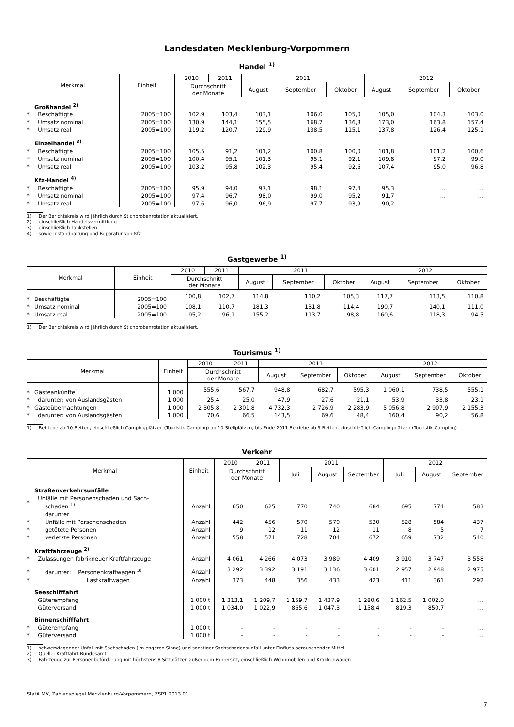Landesdaten Mecklenburg-Vorpommern
Handel <sup>1)</sup>
| Merkmal | | Einheit | 2010 | 2011 | 2011 | | | 2012 | | |
| --- | --- | --- | --- | --- | --- | --- | --- | --- | --- | --- |
| | | | Durchschnitt der Monate | | August | September | Oktober | August | September | Oktober |
| | Großhandel <sup>2)</sup> | | | | | | | | | |
| * | Beschäftigte | 2005=100 | 102,9 | 103,4 | 103,1 | 106,0 | 105,0 | 105,0 | 104,3 | 103,0 |
| * | Umsatz nominal | 2005=100 | 130,9 | 144,1 | 155,5 | 168,7 | 136,8 | 173,0 | 163,8 | 157,4 |
| * | Umsatz real | 2005=100 | 119,2 | 120,7 | 129,9 | 138,5 | 115,1 | 137,8 | 126,4 | 125,1 |
| | Einzelhandel <sup>3)</sup> | | | | | | | | | |
| * | Beschäftigte | 2005=100 | 105,5 | 91,2 | 101,2 | 100,8 | 100,0 | 101,8 | 101,2 | 100,6 |
| * | Umsatz nominal | 2005=100 | 100,4 | 95,1 | 101,3 | 95,1 | 92,1 | 109,8 | 97,2 | 99,0 |
| * | Umsatz real | 2005=100 | 103,2 | 95,8 | 102,3 | 95,4 | 92,6 | 107,4 | 95,0 | 96,8 |
| | Kfz-Handel <sup>4)</sup> | | | | | | | | | |
| * | Beschäftigte | 2005=100 | 95,9 | 94,0 | 97,1 | 98,1 | 97,4 | 95,3 | … | … |
| * | Umsatz nominal | 2005=100 | 97,4 | 96,7 | 98,0 | 99,0 | 95,2 | 91,7 | … | … |
| * | Umsatz real | 2005=100 | 97,6 | 96,0 | 96,9 | 97,7 | 93,9 | 90,2 | … | … |
1) Der Berichtskreis wird jährlich durch Stichprobenrotation aktualisiert.
2) einschließlich Handelsvermittlung
3) einschließlich Tankstellen
4) sowie Instandhaltung und Reparatur von Kfz
Gastgewerbe <sup>1)</sup>
| Merkmal | | Einheit | 2010 | 2011 | 2011 | | | 2012 | | |
| --- | --- | --- | --- | --- | --- | --- | --- | --- | --- | --- |
| | | | Durchschnitt der Monate | | August | September | Oktober | August | September | Oktober |
| * | Beschäftigte | 2005=100 | 100,8 | 102,7 | 114,8 | 110,2 | 105,3 | 117,7 | 113,5 | 110,8 |
| * | Umsatz nominal | 2005=100 | 108,1 | 110,7 | 181,3 | 131,8 | 114,4 | 190,7 | 140,1 | 111,0 |
| * | Umsatz real | 2005=100 | 95,2 | 96,1 | 155,2 | 113,7 | 98,8 | 160,6 | 118,3 | 94,5 |
1) Der Berichtskreis wird jährlich durch Stichprobenrotation aktualisiert.
Tourismus <sup>1)</sup>
| Merkmal | | Einheit | 2010 | 2011 | 2011 | | | 2012 | | |
| --- | --- | --- | --- | --- | --- | --- | --- | --- | --- | --- |
| | | | Durchschnitt der Monate | | August | September | Oktober | August | September | Oktober |
| * | Gästeankünfte | 1 000 | 555,6 | 567,7 | 948,8 | 682,7 | 595,3 | 1 060,1 | 738,5 | 555,1 |
| * | darunter: von Auslandsgästen | 1 000 | 25,4 | 25,0 | 47,9 | 27,6 | 21,1 | 53,9 | 33,8 | 23,1 |
| * | Gästeübernachtungen | 1 000 | 2 305,8 | 2 301,8 | 4 732,3 | 2 726,9 | 2 283,9 | 5 056,8 | 2 907,9 | 2 155,3 |
| * | darunter: von Auslandsgästen | 1 000 | 70,6 | 66,5 | 143,5 | 69,6 | 48,4 | 160,4 | 90,2 | 56,8 |
1) Betriebe ab 10 Betten, einschließlich Campingplätzen (Touristik-Camping) ab 10 Stellplätzen; bis Ende 2011 Betriebe ab 9 Betten, einschließlich Campingplätzen (Touristik-Camping)
Verkehr
| Merkmal | | Einheit | 2010 | 2011 | 2011 | | | 2012 | | |
| --- | --- | --- | --- | --- | --- | --- | --- | --- | --- | --- |
| | | | Durchschnitt der Monate | | Juli | August | September | Juli | August | September |
| | Straßenverkehrsunfälle | | | | | | | | | |
| * | Unfälle mit Personenschaden und Sach- schaden <sup>1)</sup> | Anzahl | 650 | 625 | 770 | 740 | 684 | 695 | 774 | 583 |
| | darunter | | | | | | | | | |
| * | Unfälle mit Personenschaden | Anzahl | 442 | 456 | 570 | 570 | 530 | 528 | 584 | 437 |
| * | getötete Personen | Anzahl | 9 | 12 | 11 | 12 | 11 | 8 | 5 | 7 |
| * | verletzte Personen | Anzahl | 558 | 571 | 728 | 704 | 672 | 659 | 732 | 540 |
| | Kraftfahrzeuge <sup>2)</sup> | | | | | | | | | |
| * | Zulassungen fabrikneuer Kraftfahrzeuge | Anzahl | 4 061 | 4 266 | 4 073 | 3 989 | 4 409 | 3 910 | 3 747 | 3 558 |
| * | darunter: Personenkraftwagen <sup>3)</sup> | Anzahl | 3 292 | 3 392 | 3 191 | 3 136 | 3 601 | 2 957 | 2 948 | 2 975 |
| * | Lastkraftwagen | Anzahl | 373 | 448 | 356 | 433 | 423 | 411 | 361 | 292 |
| | Seeschifffahrt | | | | | | | | | |
| | Güterempfang | 1 000 t | 1 313,1 | 1 209,7 | 1 159,7 | 1 437,9 | 1 280,6 | 1 162,5 | 1 002,0 | … |
| | Güterversand | 1 000 t | 1 034,0 | 1 022,9 | 865,6 | 1 047,3 | 1 158,4 | 819,3 | 850,7 | … |
| | Binnenschifffahrt | | | | | | | | | |
| * | Güterempfang | 1 000 t | - | - | - | - | - | - | - | … |
| * | Güterversand | 1 000 t | - | - | - | - | - | - | - | … |
1) schwerwiegender Unfall mit Sachschaden (im engeren Sinne) und sonstiger Sachschadensunfall unter Einfluss berauschender Mittel
2) Quelle: Kraftfahrt-Bundesamt
3) Fahrzeuge zur Personenbeförderung mit höchstens 8 Sitzplätzen außer dem Fahrersitz, einschließlich Wohnmobilen und Krankenwagen
StatA MV, Zahlenspiegel Mecklenburg-Vorpommern, ZSP1 2013 01
7